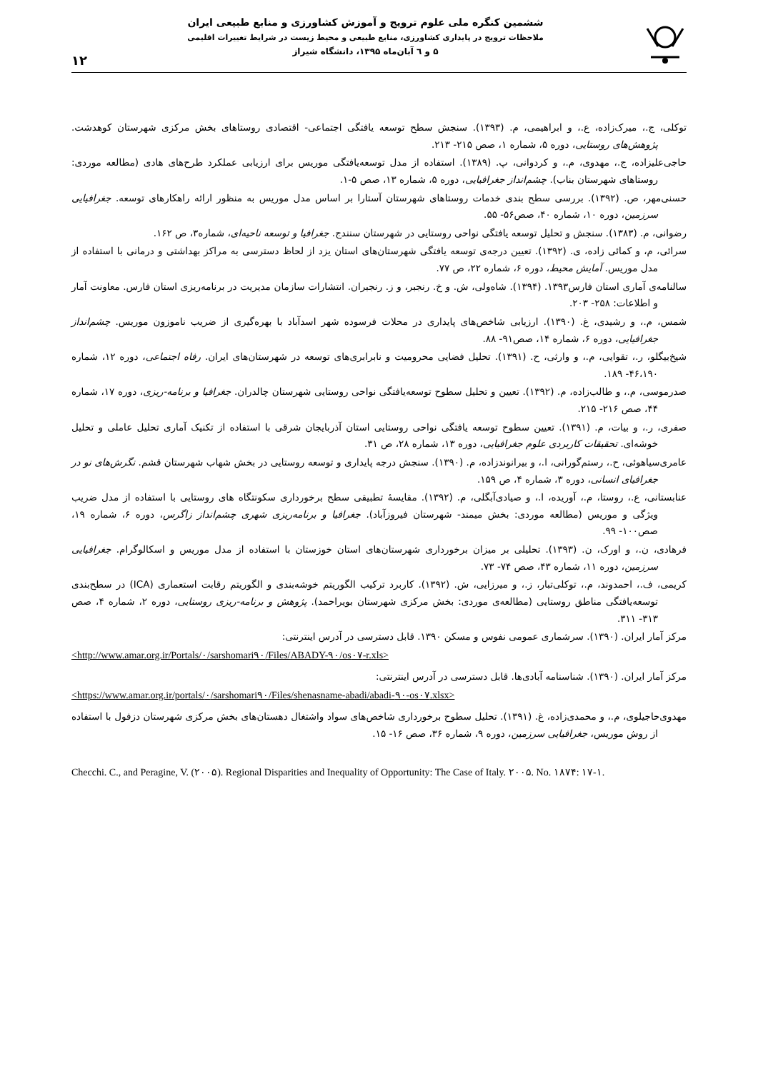ششمین کنگره ملی علوم ترویج و آموزش کشاورزی و منابع طبیعی ایران
ملاحظات ترویج در پایداری کشاورزی، منابع طبیعی و محیط زیست در شرایط تغییرات اقلیمی
۵ و ٦ آبان‌ماه ۱۳۹۵، دانشگاه شیراز
۱۲
توکلی، ج.، میرک‌زاده، ع.، و ابراهیمی، م. (۱۳۹۳). سنجش سطح توسعه یافتگی اجتماعی- اقتصادی روستاهای بخش مرکزی شهرستان کوهدشت. پژوهش‌های روستایی، دوره ۵، شماره ۱، صص ۲۱۵- ۲۱۳.
حاجی‌علیزاده، ج.، مهدوی، م.، و کردوانی، پ. (۱۳۸۹). استفاده از مدل توسعه‌یافتگی موریس برای ارزیابی عملکرد طرح‌های هادی (مطالعه موردی: روستاهای شهرستان بناب). چشم‌انداز جغرافیایی، دوره ۵، شماره ۱۳، صص ۵-۱.
حسنی‌مهر، ص. (۱۳۹۲). بررسی سطح بندی خدمات روستاهای شهرستان آستارا بر اساس مدل موریس به منظور ارائه راهکارهای توسعه. جغرافیایی سرزمین، دوره ۱۰، شماره ۴۰، صص۵۶- ۵۵.
رضوانی، م. (۱۳۸۳). سنجش و تحلیل توسعه یافتگی نواحی روستایی در شهرستان سنندج. جغرافیا و توسعه ناحیه‌ای، شماره۳، ص ۱۶۲.
سرائی، م، و کمائی زاده، ی. (۱۳۹۲). تعیین درجه‌ی توسعه یافتگی شهرستان‌های استان یزد از لحاظ دسترسی به مراکز بهداشتی و درمانی با استفاده از مدل موریس. آمایش محیط، دوره ۶، شماره ۲۲، ص ۷۷.
سالنامه‌ی آماری استان فارس۱۳۹۳. (۱۳۹۴). شاه‌ولی، ش. و خ. رنجبر، و ز. رنجبران. انتشارات سازمان مدیریت در برنامه‌ریزی استان فارس. معاونت آمار و اطلاعات: ۲۵۸- ۲۰۳.
شمس، م.، و رشیدی، غ. (۱۳۹۰). ارزیابی شاخص‌های پایداری در محلات فرسوده شهر اسدآباد با بهره‌گیری از ضریب ناموزون موریس. چشم‌انداز جغرافیایی، دوره ۶، شماره ۱۴، صص۹۱- ۸۸.
شیخ‌بیگلو، ر.، تقوایی، م.، و وارثی، ح. (۱۳۹۱). تحلیل فضایی محرومیت و نابرابری‌های توسعه در شهرستان‌های ایران. رفاه اجتماعی، دوره ۱۲، شماره ۴۶،۱۹۰- ۱۸۹.
صدرموسی، م.، و طالب‌زاده، م. (۱۳۹۲). تعیین و تحلیل سطوح توسعه‌یافتگی نواحی روستایی شهرستان چالدران. جغرافیا و برنامه-ریزی، دوره ۱۷، شماره ۴۴، صص ۲۱۶- ۲۱۵.
صفری، ر.، و بیات، م. (۱۳۹۱). تعیین سطوح توسعه یافتگی نواحی روستایی استان آذربایجان شرقی با استفاده از تکنیک آماری تحلیل عاملی و تحلیل خوشه‌ای. تحقیقات کاربردی علوم جغرافیایی، دوره ۱۳، شماره ۲۸، ص ۳۱.
عامری‌سیاهوئی، ح.، رستم‌گورانی، ا.، و بیرانوندزاده، م. (۱۳۹۰). سنجش درجه پایداری و توسعه روستایی در بخش شهاب شهرستان قشم. نگرش‌های نو در جغرافیای انسانی، دوره ۳، شماره ۴، ص ۱۵۹.
عنابستانی، ع.، روستا، م.، آوریده، ا.، و صیادی‌آبگلی، م. (۱۳۹۲). مقایسهٔ تطبیقی سطح برخورداری سکونتگاه های روستایی با استفاده از مدل ضریب ویژگی و موریس (مطالعه موردی: بخش میمند- شهرستان فیروزآباد). جغرافیا و برنامه‌ریزی شهری چشم‌انداز زاگرس، دوره ۶، شماره ۱۹، صص۱۰۰- ۹۹.
فرهادی، ن.، و اورک، ن. (۱۳۹۳). تحلیلی بر میزان برخورداری شهرستان‌های استان خوزستان با استفاده از مدل موریس و اسکالوگرام. جغرافیایی سرزمین، دوره ۱۱، شماره ۴۳، صص ۷۴- ۷۳.
کریمی، ف.، احمدوند، م.، توکلی‌تبار، ز.، و میرزایی، ش. (۱۳۹۲). کاربرد ترکیب الگوریتم خوشه‌بندی و الگوریتم رقابت استعماری (ICA) در سطح‌بندی توسعه‌یافتگی مناطق روستایی (مطالعه‌ی موردی: بخش مرکزی شهرستان بویراحمد). پژوهش و برنامه-ریزی روستایی، دوره ۲، شماره ۴، صص ۳۱۳- ۳۱۱.
مرکز آمار ایران. (۱۳۹۰). سرشماری عمومی نفوس و مسکن ۱۳۹۰. قابل دسترسی در آدرس اینترنتی:
<http://www.amar.org.ir/Portals/٠/sarshomari٩٠/Files/ABADY-٩٠/os٠٧-r.xls>
مرکز آمار ایران. (۱۳۹۰). شناسنامه آبادی‌ها. قابل دسترسی در آدرس اینترنتی:
<https://www.amar.org.ir/portals/٠/sarshomari٩٠/Files/shenasname-abadi/abadi-٩٠-os٠٧.xlsx>
مهدوی‌حاجیلوی، م.، و محمدی‌زاده، غ. (۱۳۹۱). تحلیل سطوح برخورداری شاخص‌های سواد واشتغال دهستان‌های بخش مرکزی شهرستان دزفول با استفاده از روش موریس، جغرافیایی سرزمین، دوره ۹، شماره ۳۶، صص ۱۶- ۱۵.
Checchi. C., and Peragine, V. (٢٠٠۵). Regional Disparities and Inequality of Opportunity: The Case of Italy. ٢٠٠۵. No. ١٨٧۴: ١-١٧.